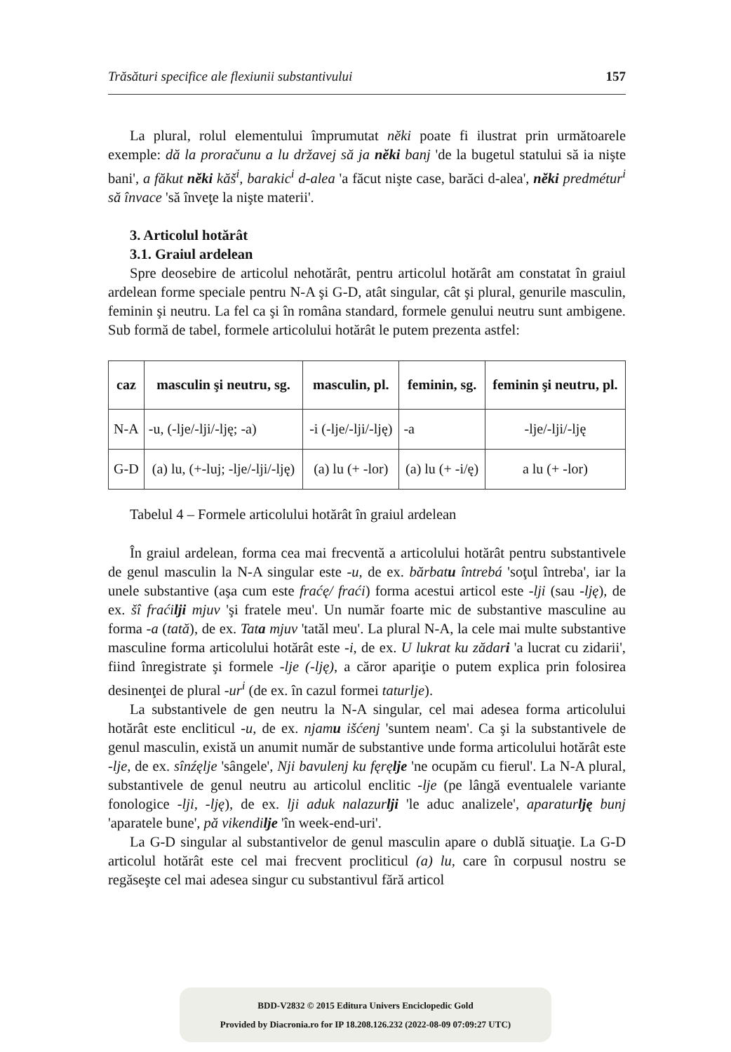Trăsături specifice ale flexiunii substantivului 157
La plural, rolul elementului împrumutat nĕki poate fi ilustrat prin următoarele exemple: dă la proračunu a lu državej să ja nĕki banj 'de la bugetul statului să ia nişte bani', a făkut nĕki kăš<sup>i</sup>, barakic<sup>i</sup> d-alea 'a făcut nişte case, barăci d-alea', nĕki predmétur<sup>i</sup> să învace 'să înveţe la nişte materii'.
3. Articolul hotărât
3.1. Graiul ardelean
Spre deosebire de articolul nehotărât, pentru articolul hotărât am constatat în graiul ardelean forme speciale pentru N-A şi G-D, atât singular, cât şi plural, genurile masculin, feminin şi neutru. La fel ca şi în româna standard, formele genului neutru sunt ambigene. Sub formă de tabel, formele articolului hotărât le putem prezenta astfel:
| caz | masculin şi neutru, sg. | masculin, pl. | feminin, sg. | feminin şi neutru, pl. |
| --- | --- | --- | --- | --- |
| N-A | -u, (-lje/-lji/-lję; -a) | -i (-lje/-lji/-lję) | -a | -lje/-lji/-lję |
| G-D | (a) lu, (+-luj; -lje/-lji/-lję) | (a) lu (+ -lor) | (a) lu (+ -i/ę) | a lu (+ -lor) |
Tabelul 4 – Formele articolului hotărât în graiul ardelean
În graiul ardelean, forma cea mai frecventă a articolului hotărât pentru substantivele de genul masculin la N-A singular este -u, de ex. bărbatu întrebá 'soţul întreba', iar la unele substantive (aşa cum este fraćę/ fraći) forma acestui articol este -lji (sau -lję), de ex. šî fraćilji mjuv 'şi fratele meu'. Un număr foarte mic de substantive masculine au forma -a (tată), de ex. Tata mjuv 'tatăl meu'. La plural N-A, la cele mai multe substantive masculine forma articolului hotărât este -i, de ex. U lukrat ku zădari 'a lucrat cu zidarii', fiind înregistrate şi formele -lje (-lję), a căror apariţie o putem explica prin folosirea desinenţei de plural -ur<sup>i</sup> (de ex. în cazul formei taturlje).
La substantivele de gen neutru la N-A singular, cel mai adesea forma articolului hotărât este encliticul -u, de ex. njamu išćenj 'suntem neam'. Ca şi la substantivele de genul masculin, există un anumit număr de substantive unde forma articolului hotărât este -lje, de ex. sînźęlje 'sângele', Nji bavulenj ku fęręlje 'ne ocupăm cu fierul'. La N-A plural, substantivele de genul neutru au articolul enclitic -lje (pe lângă eventualele variante fonologice -lji, -lję), de ex. lji aduk nalazurlji 'le aduc analizele', aparaturlję bunj 'aparatele bune', pă vikendilje 'în week-end-uri'.
La G-D singular al substantivelor de genul masculin apare o dublă situaţie. La G-D articolul hotărât este cel mai frecvent procliticul (a) lu, care în corpusul nostru se regăseşte cel mai adesea singur cu substantivul fără articol
BDD-V2832 © 2015 Editura Univers Enciclopedic Gold
Provided by Diacronia.ro for IP 18.208.126.232 (2022-08-09 07:09:27 UTC)